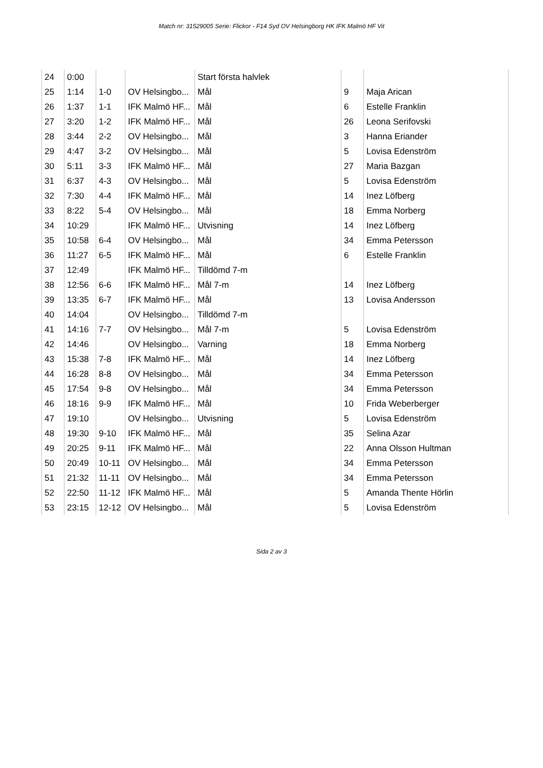Match nr: 31529005 Serie: Flickor - F14 Syd OV Helsingborg HK IFK Malmö HF Vit
| 24 | 0:00 | | | Start första halvlek | | |
| 25 | 1:14 | 1-0 | OV Helsingbo... | Mål | 9 | Maja Arican |
| 26 | 1:37 | 1-1 | IFK Malmö HF... | Mål | 6 | Estelle Franklin |
| 27 | 3:20 | 1-2 | IFK Malmö HF... | Mål | 26 | Leona Serifovski |
| 28 | 3:44 | 2-2 | OV Helsingbo... | Mål | 3 | Hanna Eriander |
| 29 | 4:47 | 3-2 | OV Helsingbo... | Mål | 5 | Lovisa Edenström |
| 30 | 5:11 | 3-3 | IFK Malmö HF... | Mål | 27 | Maria Bazgan |
| 31 | 6:37 | 4-3 | OV Helsingbo... | Mål | 5 | Lovisa Edenström |
| 32 | 7:30 | 4-4 | IFK Malmö HF... | Mål | 14 | Inez Löfberg |
| 33 | 8:22 | 5-4 | OV Helsingbo... | Mål | 18 | Emma Norberg |
| 34 | 10:29 | | IFK Malmö HF... | Utvisning | 14 | Inez Löfberg |
| 35 | 10:58 | 6-4 | OV Helsingbo... | Mål | 34 | Emma Petersson |
| 36 | 11:27 | 6-5 | IFK Malmö HF... | Mål | 6 | Estelle Franklin |
| 37 | 12:49 | | IFK Malmö HF... | Tilldömd 7-m | | |
| 38 | 12:56 | 6-6 | IFK Malmö HF... | Mål 7-m | 14 | Inez Löfberg |
| 39 | 13:35 | 6-7 | IFK Malmö HF... | Mål | 13 | Lovisa Andersson |
| 40 | 14:04 | | OV Helsingbo... | Tilldömd 7-m | | |
| 41 | 14:16 | 7-7 | OV Helsingbo... | Mål 7-m | 5 | Lovisa Edenström |
| 42 | 14:46 | | OV Helsingbo... | Varning | 18 | Emma Norberg |
| 43 | 15:38 | 7-8 | IFK Malmö HF... | Mål | 14 | Inez Löfberg |
| 44 | 16:28 | 8-8 | OV Helsingbo... | Mål | 34 | Emma Petersson |
| 45 | 17:54 | 9-8 | OV Helsingbo... | Mål | 34 | Emma Petersson |
| 46 | 18:16 | 9-9 | IFK Malmö HF... | Mål | 10 | Frida Weberberger |
| 47 | 19:10 | | OV Helsingbo... | Utvisning | 5 | Lovisa Edenström |
| 48 | 19:30 | 9-10 | IFK Malmö HF... | Mål | 35 | Selina Azar |
| 49 | 20:25 | 9-11 | IFK Malmö HF... | Mål | 22 | Anna Olsson Hultman |
| 50 | 20:49 | 10-11 | OV Helsingbo... | Mål | 34 | Emma Petersson |
| 51 | 21:32 | 11-11 | OV Helsingbo... | Mål | 34 | Emma Petersson |
| 52 | 22:50 | 11-12 | IFK Malmö HF... | Mål | 5 | Amanda Thente Hörlin |
| 53 | 23:15 | 12-12 | OV Helsingbo... | Mål | 5 | Lovisa Edenström |
Sida 2 av 3